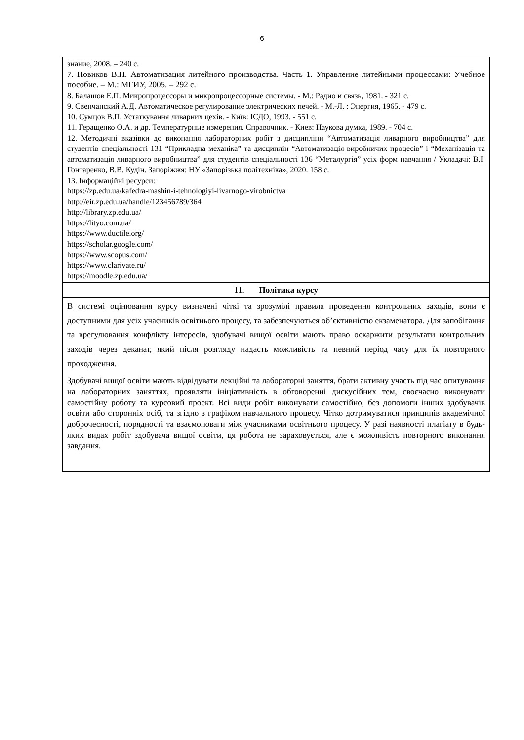6
| знание, 2008. – 240 с. 7. Новиков В.П. Автоматизация литейного производства. Часть 1. Управление литейными процессами: Учебное пособие. – М.: МГИУ, 2005. – 292 с. 8. Балашов Е.П. Микропроцессоры и микропроцессорные системы. - М.: Радио и связь, 1981. - 321 с. 9. Свенчанский А.Д. Автоматическое регулирование электрических печей. - М.-Л. : Энергия, 1965. - 479 с. 10. Сумцов В.П. Устаткування ливарних цехів. - Київ: ІСДО, 1993. - 551 с. 11. Геращенко О.А. и др. Температурные измерения. Справочник. - Киев: Наукова думка, 1989. - 704 с. 12. Методичні вказівки до виконання лабораторних робіт з дисципліни “Автоматизація ливарного виробництва” для студентів спеціальності 131 “Прикладна механіка” та дисциплін “Автоматизація виробничих процесів” і “Механізація та автоматизація ливарного виробництва” для студентів спеціальності 136 “Металургія” усіх форм навчання / Укладачі: В.І. Гонтаренко, В.В. Кудін. Запоріжжя: НУ «Запорізька політехніка», 2020. 158 с. 13. Інформаційні ресурси: https://zp.edu.ua/kafedra-mashin-i-tehnologiyi-livarnogo-virobnictva http://eir.zp.edu.ua/handle/123456789/364 http://library.zp.edu.ua/ https://lityo.com.ua/ https://www.ductile.org/ https://scholar.google.com/ https://www.scopus.com/ https://www.clarivate.ru/ https://moodle.zp.edu.ua/ |
| 11. Політика курсу |
| В системі оцінювання курсу визначені чіткі та зрозумілі правила проведення контрольних заходів, вони є доступними для усіх учасників освітнього процесу, та забезпечуються об’єктивністю екзаменатора. Для запобігання та врегулювання конфлікту інтересів, здобувачі вищої освіти мають право оскаржити результати контрольних заходів через деканат, який після розгляду надасть можливість та певний період часу для їх повторного проходження. Здобувачі вищої освіти мають відвідувати лекційні та лабораторні заняття, брати активну участь під час опитування на лабораторних заняттях, проявляти ініціативність в обговоренні дискусійних тем, своєчасно виконувати самостійну роботу та курсовий проект. Всі види робіт виконувати самостійно, без допомоги інших здобувачів освіти або сторонніх осіб, та згідно з графіком навчального процесу. Чітко дотримуватися принципів академічної доброчесності, порядності та взаємоповаги між учасниками освітнього процесу. У разі наявності плагіату в будь-яких видах робіт здобувача вищої освіти, ця робота не зараховується, але є можливість повторного виконання завдання. |